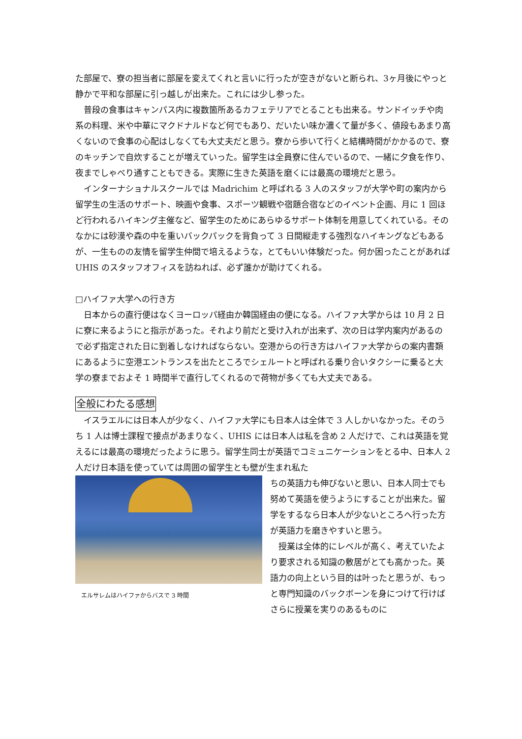た部屋で、寮の担当者に部屋を変えてくれと言いに行ったが空きがないと断られ、3ヶ月後にやっと静かで平和な部屋に引っ越しが出来た。これには少し参った。
普段の食事はキャンパス内に複数箇所あるカフェテリアでとることも出来る。サンドイッチや肉系の料理、米や中華にマクドナルドなど何でもあり、だいたい味か濃くて量が多く、値段もあまり高くないので食事の心配はしなくても大丈夫だと思う。寮から歩いて行くと結構時間がかかるので、寮のキッチンで自炊することが増えていった。留学生は全員寮に住んでいるので、一緒に夕食を作り、夜までしゃべり通すこともできる。実際に生きた英語を磨くには最高の環境だと思う。
インターナショナルスクールでは Madrichim と呼ばれる 3 人のスタッフが大学や町の案内から留学生の生活のサポート、映画や食事、スポーツ観戦や宿題合宿などのイベント企画、月に 1 回ほど行われるハイキング主催など、留学生のためにあらゆるサポート体制を用意してくれている。そのなかには砂漠や森の中を重いバックパックを背負って 3 日間縦走する強烈なハイキングなどもあるが、一生ものの友情を留学生仲間で培えるような，とてもいい体験だった。何か困ったことがあれば UHIS のスタッフオフィスを訪ねれば、必ず誰かが助けてくれる。
□ハイファ大学への行き方
日本からの直行便はなくヨーロッパ経由か韓国経由の便になる。ハイファ大学からは 10 月 2 日に寮に来るようにと指示があった。それより前だと受け入れが出来ず、次の日は学内案内があるので必ず指定された日に到着しなければならない。空港からの行き方はハイファ大学からの案内書類にあるように空港エントランスを出たところでシェルートと呼ばれる乗り合いタクシーに乗ると大学の寮までおよそ 1 時間半で直行してくれるので荷物が多くても大丈夫である。
全般にわたる感想
イスラエルには日本人が少なく、ハイファ大学にも日本人は全体で 3 人しかいなかった。そのうち 1 人は博士課程で接点があまりなく、UHIS には日本人は私を含め 2 人だけで、これは英語を覚えるには最高の環境だったように思う。留学生同士が英語でコミュニケーションをとる中、日本人 2 人だけ日本語を使っていては周囲の留学生とも壁が生まれ私た
エルサレムはハイファからバスで 3 時間
ちの英語力も伸びないと思い、日本人同士でも努めて英語を使うようにすることが出来た。留学をするなら日本人が少ないところへ行った方が英語力を磨きやすいと思う。
授業は全体的にレベルが高く、考えていたより要求される知識の敷居がとても高かった。英語力の向上という目的は叶ったと思うが、もっと専門知識のバックボーンを身につけて行けばさらに授業を実りのあるものに